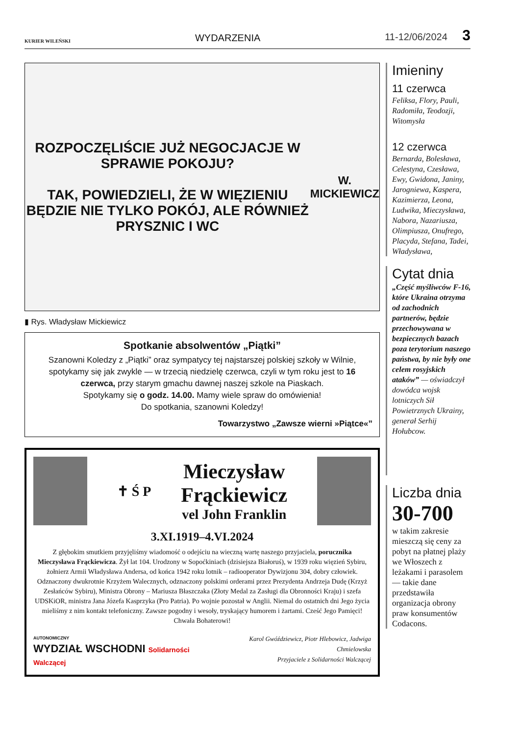KURIER WILEŃSKI WYDARZENIA 11-12/06/2024 3
ROZPOCZĘLIŚCIE JUŻ NEGOCJACJE W SPRAWIE POKOJU?
TAK, POWIEDZIELI, ŻE W WIĘZIENIU BĘDZIE NIE TYLKO POKÓJ, ALE RÓWNIEŻ PRYSZNIC I WC
W. MICKIEWICZ
▮ Rys. Władysław Mickiewicz
Spotkanie absolwentów „Piątki”
Szanowni Koledzy z „Piątki” oraz sympatycy tej najstarszej polskiej szkoły w Wilnie, spotykamy się jak zwykle — w trzecią niedzielę czerwca, czyli w tym roku jest to 16 czerwca, przy starym gmachu dawnej naszej szkole na Piaskach.
Spotykamy się o godz. 14.00. Mamy wiele spraw do omówienia!
Do spotkania, szanowni Koledzy!
Towarzystwo „Zawsze wierni »Piątce«”
✝ Ś P
Mieczysław
Frąckiewicz
vel John Franklin
3.XI.1919–4.VI.2024
Z głębokim smutkiem przyjęliśmy wiadomość o odejściu na wieczną wartę naszego przyjaciela, porucznika Mieczysława Frąckiewicza. Żył lat 104. Urodzony w Sopoćkiniach (dzisiejsza Białoruś), w 1939 roku więzień Sybiru, żołnierz Armii Władysława Andersa, od końca 1942 roku lotnik – radiooperator Dywizjonu 304, dobry człowiek. Odznaczony dwukrotnie Krzyżem Walecznych, odznaczony polskimi orderami przez Prezydenta Andrzeja Dudę (Krzyż Zesłańców Sybiru), Ministra Obrony – Mariusza Błaszczaka (Złoty Medal za Zasługi dla Obronności Kraju) i szefa UDSKiOR, ministra Jana Józefa Kasprzyka (Pro Patria). Po wojnie pozostał w Anglii. Niemal do ostatnich dni Jego życia mieliśmy z nim kontakt telefoniczny. Zawsze pogodny i wesoły, tryskający humorem i żartami. Cześć Jego Pamięci! Chwała Bohaterowi!
AUTONOMICZNY
WYDZIAŁ WSCHODNI Solidarności Walczącej
Karol Gwóździewicz, Piotr Hlebowicz, Jadwiga Chmielowska
Przyjaciele z Solidarności Walczącej
Imieniny
11 czerwca
Feliksa, Flory, Pauli, Radomiła, Teodozji, Witomysła
12 czerwca
Bernarda, Bolesława, Celestyna, Czesława, Ewy, Gwidona, Janiny, Jarogniewa, Kaspera, Kazimierza, Leona, Ludwika, Mieczysława, Nabora, Nazariusza, Olimpiusza, Onufrego, Placyda, Stefana, Tadei, Władysława,
Cytat dnia
„Część myśliwców F-16, które Ukraina otrzyma od zachodnich partnerów, będzie przechowywana w bezpiecznych bazach poza terytorium naszego państwa, by nie były one celem rosyjskich ataków” — oświadczył dowódca wojsk lotniczych Sił Powietrznych Ukrainy, generał Serhij Hołubcow.
Liczba dnia
30-700
w takim zakresie mieszczą się ceny za pobyt na płatnej plaży we Włoszech z leżakami i parasolem — takie dane przedstawiła organizacja obrony praw konsumentów Codacons.